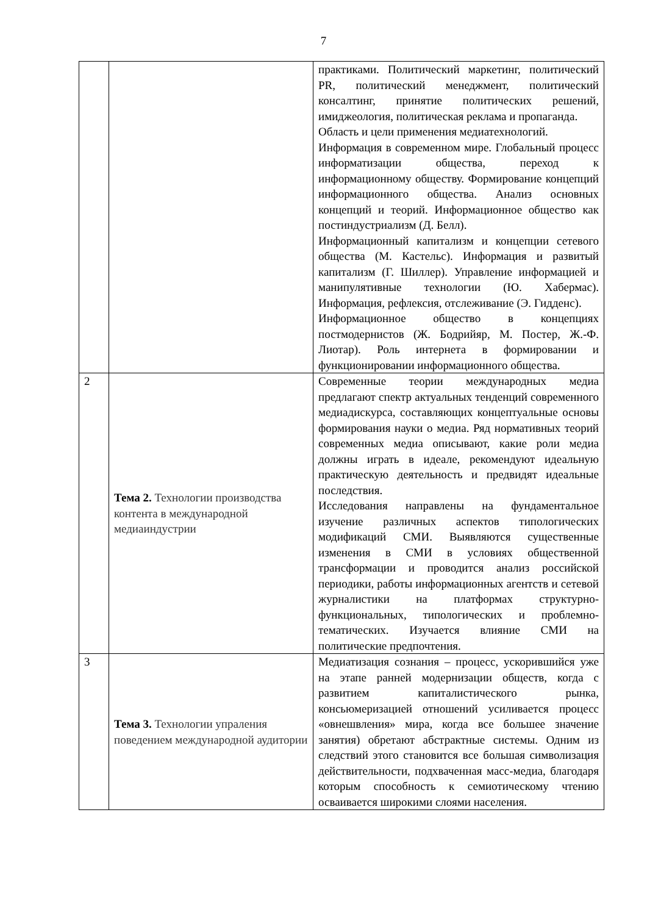7
| | | практиками. Политический маркетинг, политический PR, политический менеджмент, политический консалтинг, принятие политических решений, имиджеология, политическая реклама и пропаганда. Область и цели применения медиатехнологий. Информация в современном мире. Глобальный процесс информатизации общества, переход к информационному обществу. Формирование концепций информационного общества. Анализ основных концепций и теорий. Информационное общество как постиндустриализм (Д. Белл). Информационный капитализм и концепции сетевого общества (М. Кастельс). Информация и развитый капитализм (Г. Шиллер). Управление информацией и манипулятивные технологии (Ю. Хабермас). Информация, рефлексия, отслеживание (Э. Гидденс). Информационное общество в концепциях постмодернистов (Ж. Бодрийяр, М. Постер, Ж.-Ф. Лиотар). Роль интернета в формировании и функционировании информационного общества. |
| 2 | Тема 2. Технологии производства контента в международной медиаиндустрии | Современные теории международных медиа предлагают спектр актуальных тенденций современного медиадискурса, составляющих концептуальные основы формирования науки о медиа. Ряд нормативных теорий современных медиа описывают, какие роли медиа должны играть в идеале, рекомендуют идеальную практическую деятельность и предвидят идеальные последствия. Исследования направлены на фундаментальное изучение различных аспектов типологических модификаций СМИ. Выявляются существенные изменения в СМИ в условиях общественной трансформации и проводится анализ российской периодики, работы информационных агентств и сетевой журналистики на платформах структурно-функциональных, типологических и проблемно-тематических. Изучается влияние СМИ на политические предпочтения. |
| 3 | Тема 3. Технологии упраления поведением международной аудитории | Медиатизация сознания – процесс, ускорившийся уже на этапе ранней модернизации обществ, когда с развитием капиталистического рынка, консьюмеризацией отношений усиливается процесс «овнешвления» мира, когда все большее значение занятия) обретают абстрактные системы. Одним из следствий этого становится все большая символизация действительности, подхваченная масс-медиа, благодаря которым способность к семиотическому чтению осваивается широкими слоями населения. |